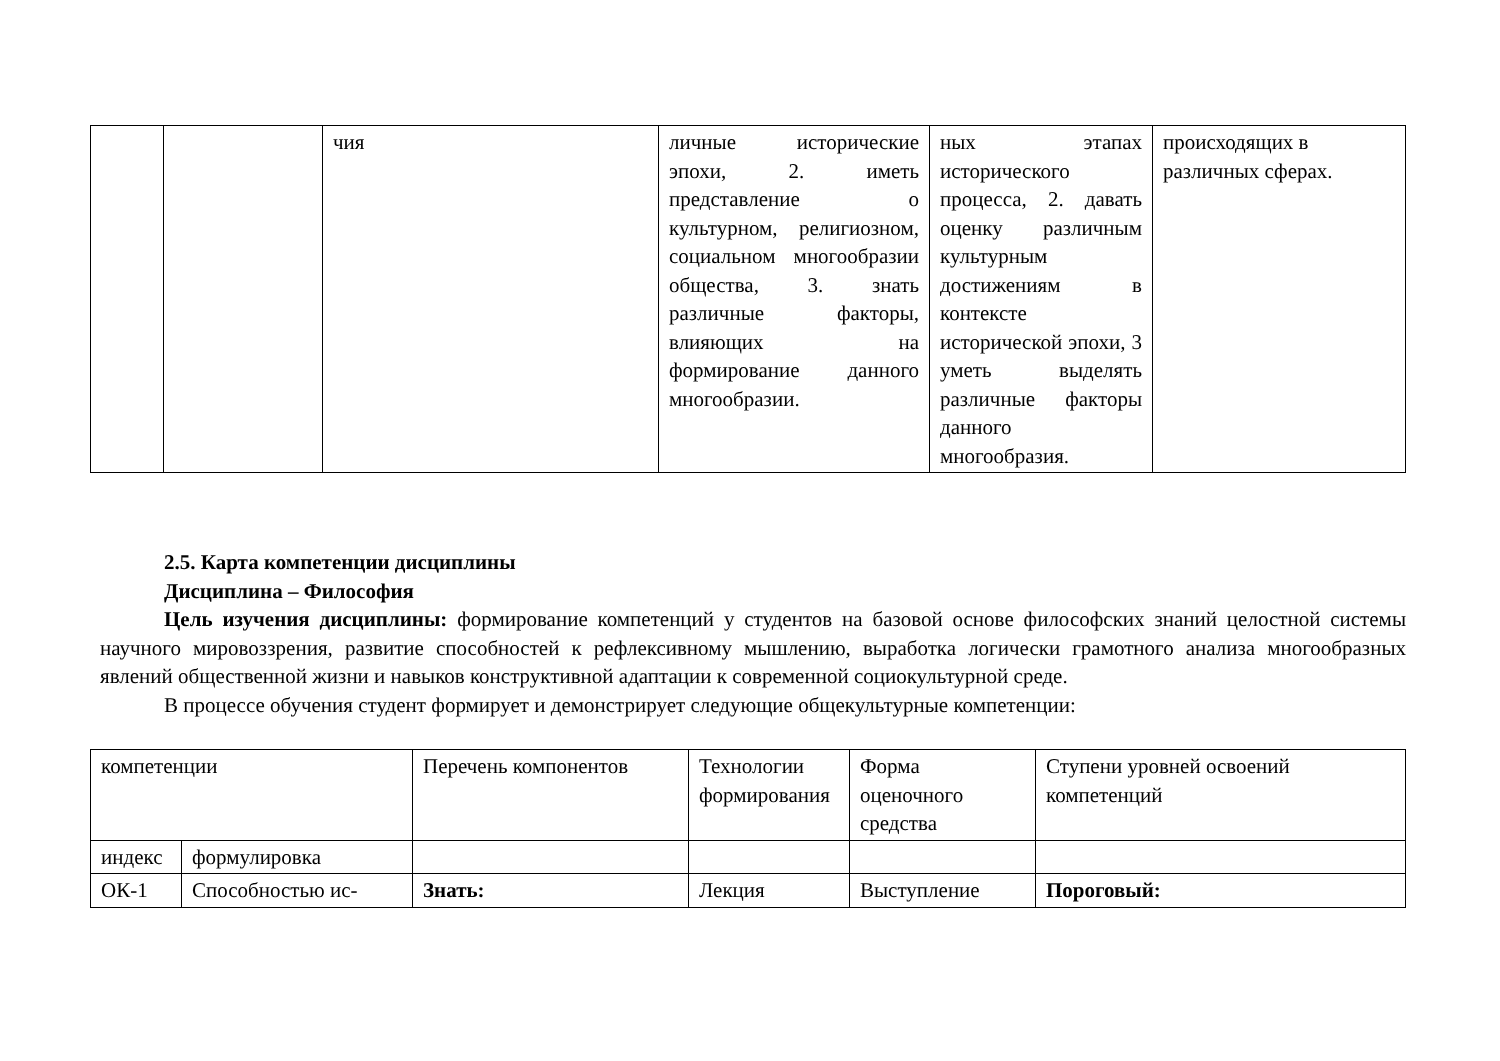| | | чия | личные исторические эпохи, 2. иметь представление о культурном, религиозном, социальном многообразии общества, 3. знать различные факторы, влияющих на формирование данного многообразии. | ных этапах исторического процесса, 2. давать оценку различным культурным достижениям в контексте исторической эпохи, 3 уметь выделять различные факторы данного многообразия. | происходящих в различных сферах. |
2.5. Карта компетенции дисциплины
Дисциплина – Философия
Цель изучения дисциплины: формирование компетенций у студентов на базовой основе философских знаний целостной системы научного мировоззрения, развитие способностей к рефлексивному мышлению, выработка логически грамотного анализа многообразных явлений общественной жизни и навыков конструктивной адаптации к современной социокультурной среде.
В процессе обучения студент формирует и демонстрирует следующие общекультурные компетенции:
| компетенции | | Перечень компонентов | Технологии формирования | Форма оценочного средства | Ступени уровней освоений компетенций |
| индекс | формулировка | | | | |
| ОК-1 | Способностью ис- | Знать: | Лекция | Выступление | Пороговый: |